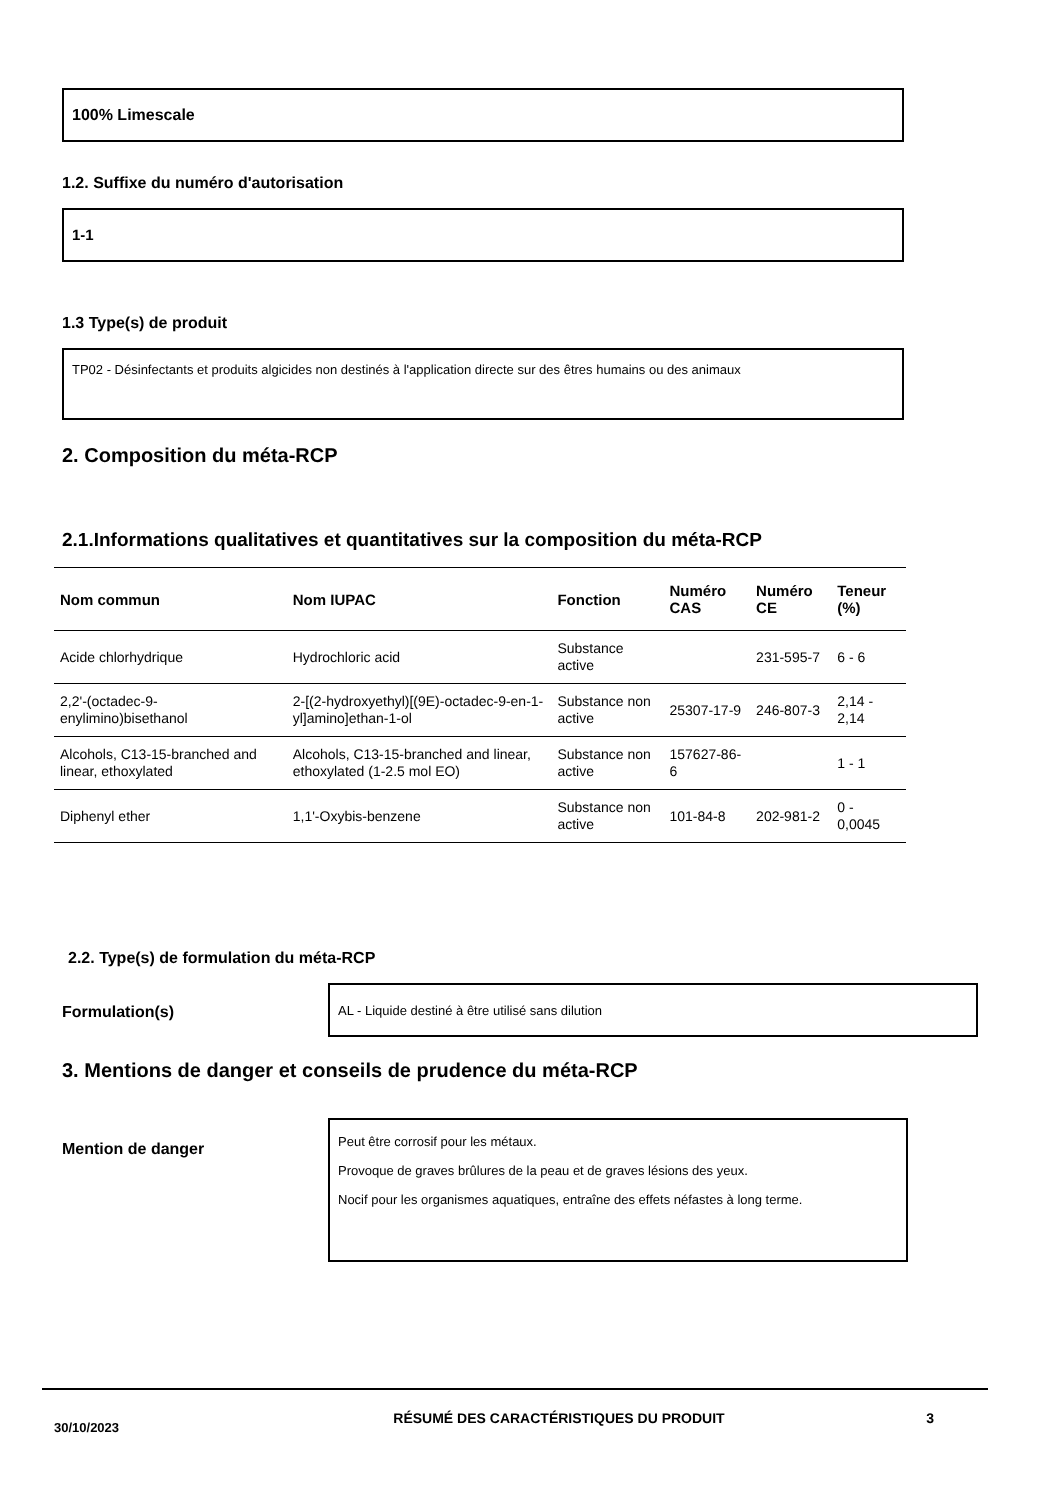100% Limescale
1.2. Suffixe du numéro d'autorisation
1-1
1.3 Type(s) de produit
TP02 - Désinfectants et produits algicides non destinés à l'application directe sur des êtres humains ou des animaux
2. Composition du méta-RCP
2.1.Informations qualitatives et quantitatives sur la composition du méta-RCP
| Nom commun | Nom IUPAC | Fonction | Numéro CAS | Numéro CE | Teneur (%) |
| --- | --- | --- | --- | --- | --- |
| Acide chlorhydrique | Hydrochloric acid | Substance active | | 231-595-7 | 6 - 6 |
| 2,2'-(octadec-9-enylimino)bisethanol | 2-[(2-hydroxyethyl)[(9E)-octadec-9-en-1-yl]amino]ethan-1-ol | Substance non active | 25307-17-9 | 246-807-3 | 2,14 - 2,14 |
| Alcohols, C13-15-branched and linear, ethoxylated | Alcohols, C13-15-branched and linear, ethoxylated (1-2.5 mol EO) | Substance non active | 157627-86-6 | | 1 - 1 |
| Diphenyl ether | 1,1'-Oxybis-benzene | Substance non active | 101-84-8 | 202-981-2 | 0 - 0,0045 |
2.2. Type(s) de formulation du méta-RCP
Formulation(s)
AL - Liquide destiné à être utilisé sans dilution
3. Mentions de danger et conseils de prudence du méta-RCP
Mention de danger
Peut être corrosif pour les métaux.
Provoque de graves brûlures de la peau et de graves lésions des yeux.
Nocif pour les organismes aquatiques, entraîne des effets néfastes à long terme.
30/10/2023
RÉSUMÉ DES CARACTÉRISTIQUES DU PRODUIT 3